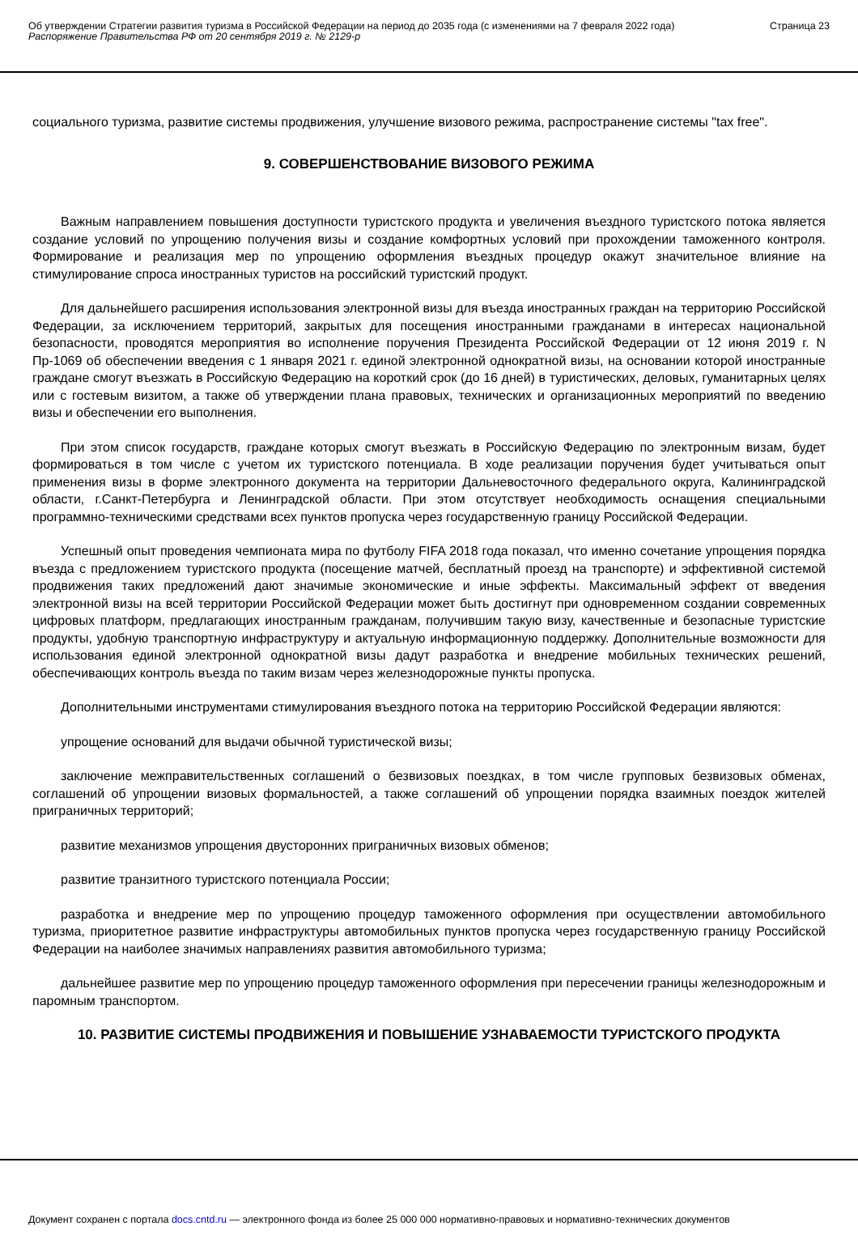Об утверждении Стратегии развития туризма в Российской Федерации на период до 2035 года (с изменениями на 7 февраля 2022 года)
Распоряжение Правительства РФ от 20 сентября 2019 г. № 2129-р
Страница 23
социального туризма, развитие системы продвижения, улучшение визового режима, распространение системы "tax free".
9. СОВЕРШЕНСТВОВАНИЕ ВИЗОВОГО РЕЖИМА
Важным направлением повышения доступности туристского продукта и увеличения въездного туристского потока является создание условий по упрощению получения визы и создание комфортных условий при прохождении таможенного контроля. Формирование и реализация мер по упрощению оформления въездных процедур окажут значительное влияние на стимулирование спроса иностранных туристов на российский туристский продукт.
Для дальнейшего расширения использования электронной визы для въезда иностранных граждан на территорию Российской Федерации, за исключением территорий, закрытых для посещения иностранными гражданами в интересах национальной безопасности, проводятся мероприятия во исполнение поручения Президента Российской Федерации от 12 июня 2019 г. N Пр-1069 об обеспечении введения с 1 января 2021 г. единой электронной однократной визы, на основании которой иностранные граждане смогут въезжать в Российскую Федерацию на короткий срок (до 16 дней) в туристических, деловых, гуманитарных целях или с гостевым визитом, а также об утверждении плана правовых, технических и организационных мероприятий по введению визы и обеспечении его выполнения.
При этом список государств, граждане которых смогут въезжать в Российскую Федерацию по электронным визам, будет формироваться в том числе с учетом их туристского потенциала. В ходе реализации поручения будет учитываться опыт применения визы в форме электронного документа на территории Дальневосточного федерального округа, Калининградской области, г.Санкт-Петербурга и Ленинградской области. При этом отсутствует необходимость оснащения специальными программно-техническими средствами всех пунктов пропуска через государственную границу Российской Федерации.
Успешный опыт проведения чемпионата мира по футболу FIFA 2018 года показал, что именно сочетание упрощения порядка въезда с предложением туристского продукта (посещение матчей, бесплатный проезд на транспорте) и эффективной системой продвижения таких предложений дают значимые экономические и иные эффекты. Максимальный эффект от введения электронной визы на всей территории Российской Федерации может быть достигнут при одновременном создании современных цифровых платформ, предлагающих иностранным гражданам, получившим такую визу, качественные и безопасные туристские продукты, удобную транспортную инфраструктуру и актуальную информационную поддержку. Дополнительные возможности для использования единой электронной однократной визы дадут разработка и внедрение мобильных технических решений, обеспечивающих контроль въезда по таким визам через железнодорожные пункты пропуска.
Дополнительными инструментами стимулирования въездного потока на территорию Российской Федерации являются:
упрощение оснований для выдачи обычной туристической визы;
заключение межправительственных соглашений о безвизовых поездках, в том числе групповых безвизовых обменах, соглашений об упрощении визовых формальностей, а также соглашений об упрощении порядка взаимных поездок жителей приграничных территорий;
развитие механизмов упрощения двусторонних приграничных визовых обменов;
развитие транзитного туристского потенциала России;
разработка и внедрение мер по упрощению процедур таможенного оформления при осуществлении автомобильного туризма, приоритетное развитие инфраструктуры автомобильных пунктов пропуска через государственную границу Российской Федерации на наиболее значимых направлениях развития автомобильного туризма;
дальнейшее развитие мер по упрощению процедур таможенного оформления при пересечении границы железнодорожным и паромным транспортом.
10. РАЗВИТИЕ СИСТЕМЫ ПРОДВИЖЕНИЯ И ПОВЫШЕНИЕ УЗНАВАЕМОСТИ ТУРИСТСКОГО ПРОДУКТА
Документ сохранен с портала docs.cntd.ru — электронного фонда из более 25 000 000 нормативно-правовых и нормативно-технических документов